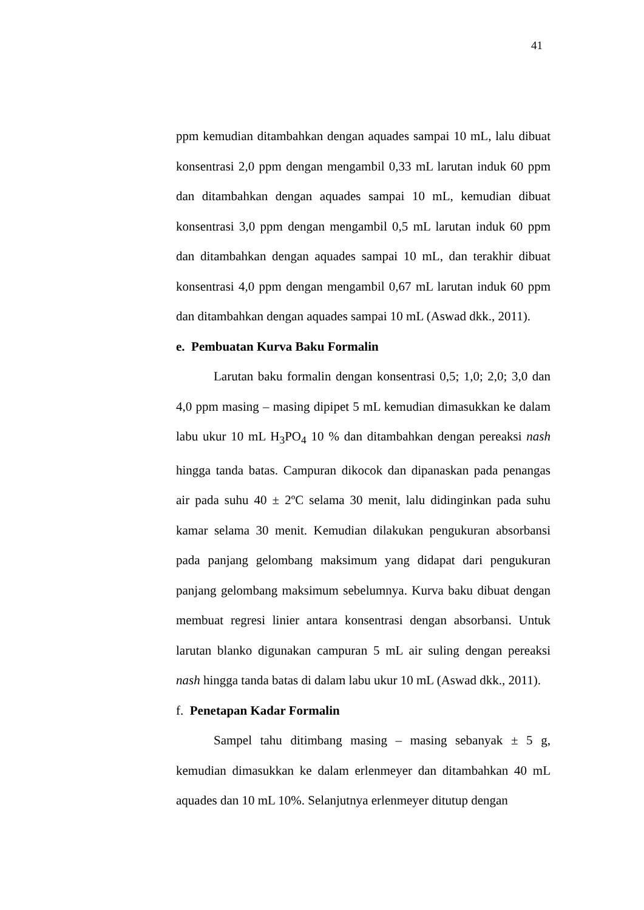41
ppm kemudian ditambahkan dengan aquades sampai 10 mL, lalu dibuat konsentrasi 2,0 ppm dengan mengambil 0,33 mL larutan induk 60 ppm dan ditambahkan dengan aquades sampai 10 mL, kemudian dibuat konsentrasi 3,0 ppm dengan mengambil 0,5 mL larutan induk 60 ppm dan ditambahkan dengan aquades sampai 10 mL, dan terakhir dibuat konsentrasi 4,0 ppm dengan mengambil 0,67 mL larutan induk 60 ppm dan ditambahkan dengan aquades sampai 10 mL (Aswad dkk., 2011).
e. Pembuatan Kurva Baku Formalin
Larutan baku formalin dengan konsentrasi 0,5; 1,0; 2,0; 3,0 dan 4,0 ppm masing – masing dipipet 5 mL kemudian dimasukkan ke dalam labu ukur 10 mL H<sub>3</sub>PO<sub>4</sub> 10 % dan ditambahkan dengan pereaksi nash hingga tanda batas. Campuran dikocok dan dipanaskan pada penangas air pada suhu 40 ± 2ºC selama 30 menit, lalu didinginkan pada suhu kamar selama 30 menit. Kemudian dilakukan pengukuran absorbansi pada panjang gelombang maksimum yang didapat dari pengukuran panjang gelombang maksimum sebelumnya. Kurva baku dibuat dengan membuat regresi linier antara konsentrasi dengan absorbansi. Untuk larutan blanko digunakan campuran 5 mL air suling dengan pereaksi nash hingga tanda batas di dalam labu ukur 10 mL (Aswad dkk., 2011).
f. Penetapan Kadar Formalin
Sampel tahu ditimbang masing – masing sebanyak ± 5 g, kemudian dimasukkan ke dalam erlenmeyer dan ditambahkan 40 mL aquades dan 10 mL 10%. Selanjutnya erlenmeyer ditutup dengan